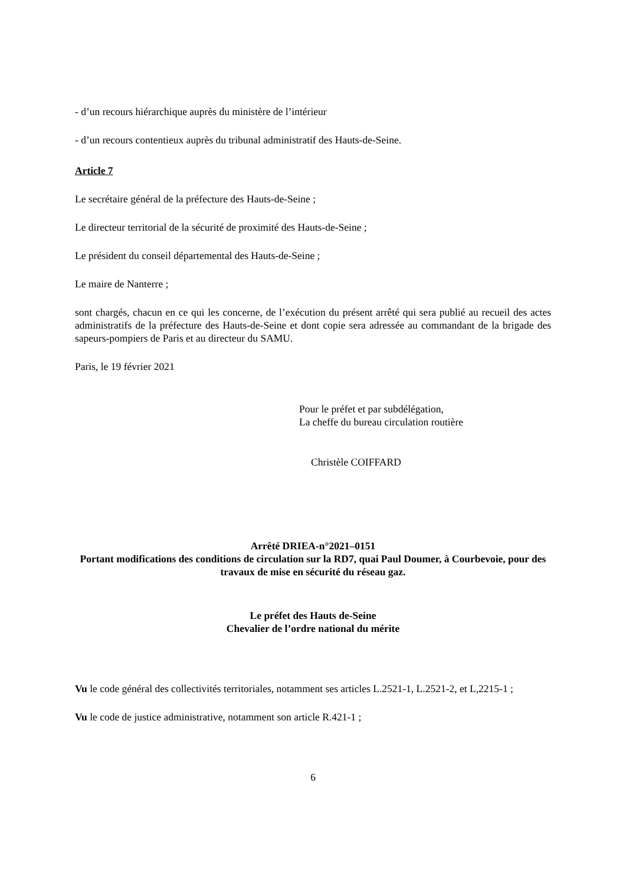- d’un recours hiérarchique auprès du ministère de l’intérieur
- d’un recours contentieux auprès du tribunal administratif des Hauts-de-Seine.
Article 7
Le secrétaire général de la préfecture des Hauts-de-Seine ;
Le directeur territorial de la sécurité de proximité des Hauts-de-Seine ;
Le président du conseil départemental des Hauts-de-Seine ;
Le maire de Nanterre ;
sont chargés, chacun en ce qui les concerne, de l’exécution du présent arrêté qui sera publié au recueil des actes administratifs de la préfecture des Hauts-de-Seine et dont copie sera adressée au commandant de la brigade des sapeurs-pompiers de Paris et au directeur du SAMU.
Paris, le 19 février 2021
Pour le préfet et par subdélégation,
La cheffe du bureau circulation routière
Christèle COIFFARD
Arrêté DRIEA-n°2021–0151
Portant modifications des conditions de circulation sur la RD7, quai Paul Doumer, à Courbevoie, pour des travaux de mise en sécurité du réseau gaz.
Le préfet des Hauts de-Seine
Chevalier de l’ordre national du mérite
Vu le code général des collectivités territoriales, notamment ses articles L.2521-1, L.2521-2, et L,2215-1 ;
Vu le code de justice administrative, notamment son article R.421-1 ;
6